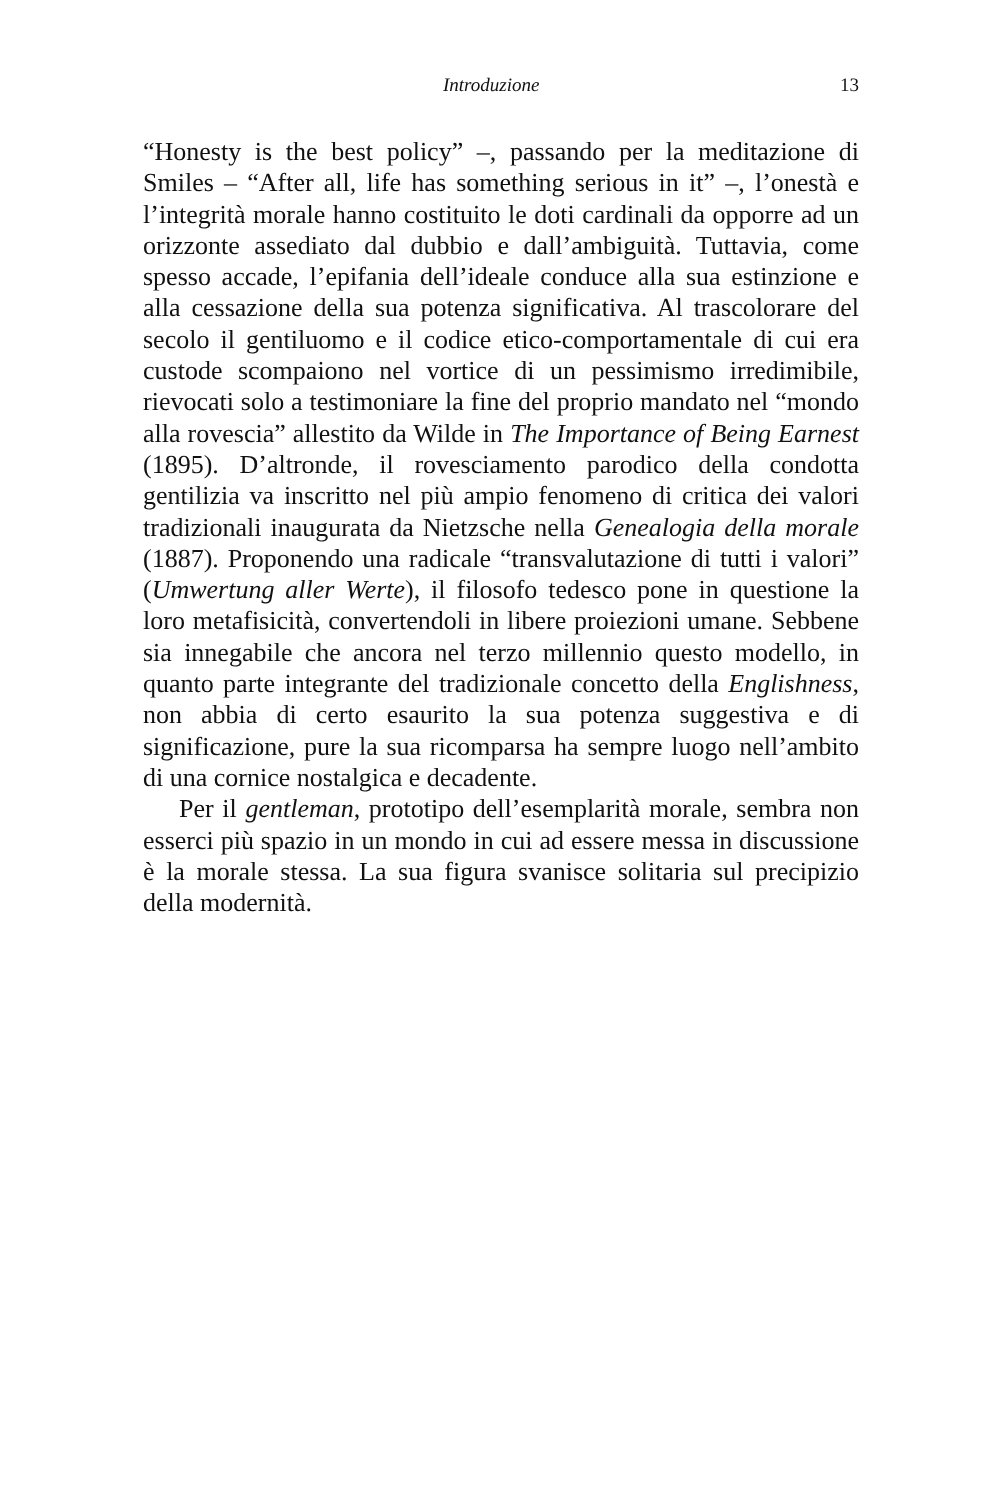Introduzione 13
“Honesty is the best policy” –, passando per la meditazione di Smiles – “After all, life has something serious in it” –, l’onestà e l’integrità morale hanno costituito le doti cardinali da opporre ad un orizzonte assediato dal dubbio e dall’ambiguità. Tuttavia, come spesso accade, l’epifania dell’ideale conduce alla sua estinzione e alla cessazione della sua potenza significativa. Al trascolorare del secolo il gentiluomo e il codice etico-comportamentale di cui era custode scompaiono nel vortice di un pessimismo irredimibile, rievocati solo a testimoniare la fine del proprio mandato nel “mondo alla rovescia” allestito da Wilde in The Importance of Being Earnest (1895). D’altronde, il rovesciamento parodico della condotta gentilizia va inscritto nel più ampio fenomeno di critica dei valori tradizionali inaugurata da Nietzsche nella Genealogia della morale (1887). Proponendo una radicale “transvalutazione di tutti i valori” (Umwertung aller Werte), il filosofo tedesco pone in questione la loro metafisicità, convertendoli in libere proiezioni umane. Sebbene sia innegabile che ancora nel terzo millennio questo modello, in quanto parte integrante del tradizionale concetto della Englishness, non abbia di certo esaurito la sua potenza suggestiva e di significazione, pure la sua ricomparsa ha sempre luogo nell’ambito di una cornice nostalgica e decadente.
Per il gentleman, prototipo dell’esemplarità morale, sembra non esserci più spazio in un mondo in cui ad essere messa in discussione è la morale stessa. La sua figura svanisce solitaria sul precipizio della modernità.